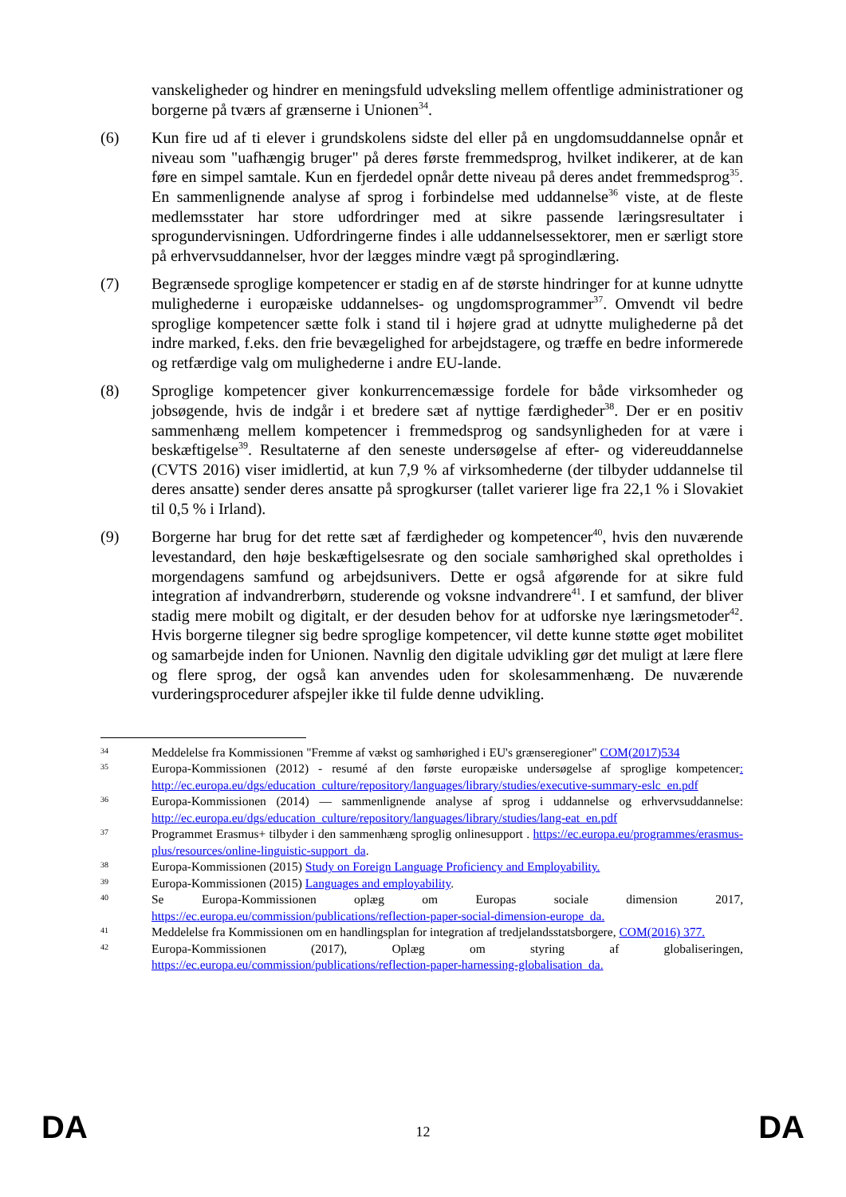vanskeligheder og hindrer en meningsfuld udveksling mellem offentlige administrationer og borgerne på tværs af grænserne i Unionen<sup>34</sup>.
(6) Kun fire ud af ti elever i grundskolens sidste del eller på en ungdomsuddannelse opnår et niveau som "uafhængig bruger" på deres første fremmedsprog, hvilket indikerer, at de kan føre en simpel samtale. Kun en fjerdedel opnår dette niveau på deres andet fremmedsprog<sup>35</sup>. En sammenlignende analyse af sprog i forbindelse med uddannelse<sup>36</sup> viste, at de fleste medlemsstater har store udfordringer med at sikre passende læringsresultater i sprogundervisningen. Udfordringerne findes i alle uddannelsessektorer, men er særligt store på erhvervsuddannelser, hvor der lægges mindre vægt på sprogindlæring.
(7) Begrænsede sproglige kompetencer er stadig en af de største hindringer for at kunne udnytte mulighederne i europæiske uddannelses- og ungdomsprogrammer<sup>37</sup>. Omvendt vil bedre sproglige kompetencer sætte folk i stand til i højere grad at udnytte mulighederne på det indre marked, f.eks. den frie bevægelighed for arbejdstagere, og træffe en bedre informerede og retfærdige valg om mulighederne i andre EU-lande.
(8) Sproglige kompetencer giver konkurrencemæssige fordele for både virksomheder og jobsøgende, hvis de indgår i et bredere sæt af nyttige færdigheder<sup>38</sup>. Der er en positiv sammenhæng mellem kompetencer i fremmedsprog og sandsynligheden for at være i beskæftigelse<sup>39</sup>. Resultaterne af den seneste undersøgelse af efter- og videreuddannelse (CVTS 2016) viser imidlertid, at kun 7,9 % af virksomhederne (der tilbyder uddannelse til deres ansatte) sender deres ansatte på sprogkurser (tallet varierer lige fra 22,1 % i Slovakiet til 0,5 % i Irland).
(9) Borgerne har brug for det rette sæt af færdigheder og kompetencer<sup>40</sup>, hvis den nuværende levestandard, den høje beskæftigelsesrate og den sociale samhørighed skal opretholdes i morgendagens samfund og arbejdsunivers. Dette er også afgørende for at sikre fuld integration af indvandrerbørn, studerende og voksne indvandrere<sup>41</sup>. I et samfund, der bliver stadig mere mobilt og digitalt, er der desuden behov for at udforske nye læringsmetoder<sup>42</sup>. Hvis borgerne tilegner sig bedre sproglige kompetencer, vil dette kunne støtte øget mobilitet og samarbejde inden for Unionen. Navnlig den digitale udvikling gør det muligt at lære flere og flere sprog, der også kan anvendes uden for skolesammenhæng. De nuværende vurderingsprocedurer afspejler ikke til fulde denne udvikling.
34
Meddelelse fra Kommissionen "Fremme af vækst og samhørighed i EU's grænseregioner" COM(2017)534
35
Europa-Kommissionen (2012) - resumé af den første europæiske undersøgelse af sproglige kompetencer: http://ec.europa.eu/dgs/education_culture/repository/languages/library/studies/executive-summary-eslc_en.pdf
36
Europa-Kommissionen (2014) — sammenlignende analyse af sprog i uddannelse og erhvervsuddannelse: http://ec.europa.eu/dgs/education_culture/repository/languages/library/studies/lang-eat_en.pdf
37
Programmet Erasmus+ tilbyder i den sammenhæng sproglig onlinesupport . https://ec.europa.eu/programmes/erasmus-plus/resources/online-linguistic-support_da.
38
Europa-Kommissionen (2015) Study on Foreign Language Proficiency and Employability.
39
Europa-Kommissionen (2015) Languages and employability.
40
Se Europa-Kommissionen oplæg om Europas sociale dimension 2017, https://ec.europa.eu/commission/publications/reflection-paper-social-dimension-europe_da.
41
Meddelelse fra Kommissionen om en handlingsplan for integration af tredjelandsstatsborgere, COM(2016) 377.
42
Europa-Kommissionen (2017), Oplæg om styring af globaliseringen, https://ec.europa.eu/commission/publications/reflection-paper-harnessing-globalisation_da.
DA 12 DA